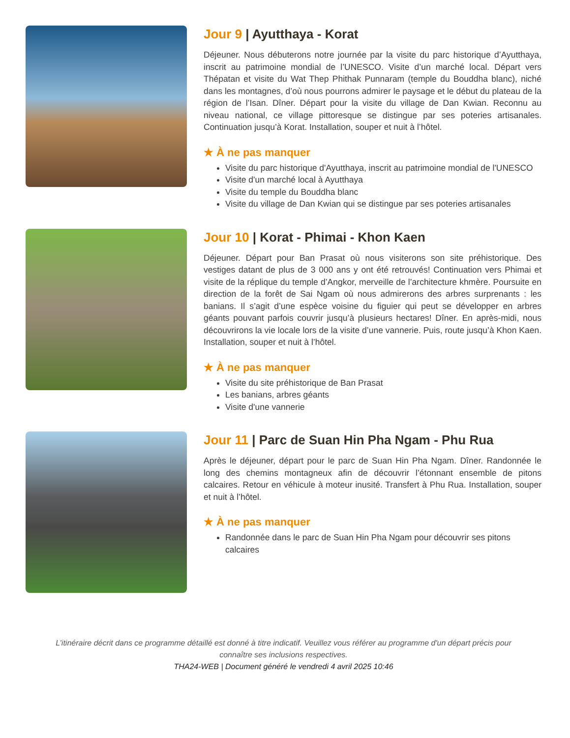Jour 9 | Ayutthaya - Korat
Déjeuner. Nous débuterons notre journée par la visite du parc historique d’Ayutthaya, inscrit au patrimoine mondial de l’UNESCO. Visite d’un marché local. Départ vers Thépatan et visite du Wat Thep Phithak Punnaram (temple du Bouddha blanc), niché dans les montagnes, d’où nous pourrons admirer le paysage et le début du plateau de la région de l’Isan. Dîner. Départ pour la visite du village de Dan Kwian. Reconnu au niveau national, ce village pittoresque se distingue par ses poteries artisanales. Continuation jusqu’à Korat. Installation, souper et nuit à l’hôtel.
★ À ne pas manquer
Visite du parc historique d'Ayutthaya, inscrit au patrimoine mondial de l'UNESCO
Visite d'un marché local à Ayutthaya
Visite du temple du Bouddha blanc
Visite du village de Dan Kwian qui se distingue par ses poteries artisanales
Jour 10 | Korat - Phimai - Khon Kaen
Déjeuner. Départ pour Ban Prasat où nous visiterons son site préhistorique. Des vestiges datant de plus de 3 000 ans y ont été retrouvés! Continuation vers Phimai et visite de la réplique du temple d’Angkor, merveille de l’architecture khmère. Poursuite en direction de la forêt de Sai Ngam où nous admirerons des arbres surprenants : les banians. Il s’agit d’une espèce voisine du figuier qui peut se développer en arbres géants pouvant parfois couvrir jusqu’à plusieurs hectares! Dîner. En après-midi, nous découvrirons la vie locale lors de la visite d’une vannerie. Puis, route jusqu’à Khon Kaen. Installation, souper et nuit à l’hôtel.
★ À ne pas manquer
Visite du site préhistorique de Ban Prasat
Les banians, arbres géants
Visite d'une vannerie
Jour 11 | Parc de Suan Hin Pha Ngam - Phu Rua
Après le déjeuner, départ pour le parc de Suan Hin Pha Ngam. Dîner. Randonnée le long des chemins montagneux afin de découvrir l’étonnant ensemble de pitons calcaires. Retour en véhicule à moteur inusité. Transfert à Phu Rua. Installation, souper et nuit à l’hôtel.
★ À ne pas manquer
Randonnée dans le parc de Suan Hin Pha Ngam pour découvrir ses pitons calcaires
L’itinéraire décrit dans ce programme détaillé est donné à titre indicatif. Veuillez vous référer au programme d'un départ précis pour connaître ses inclusions respectives.
THA24-WEB | Document généré le vendredi 4 avril 2025 10:46